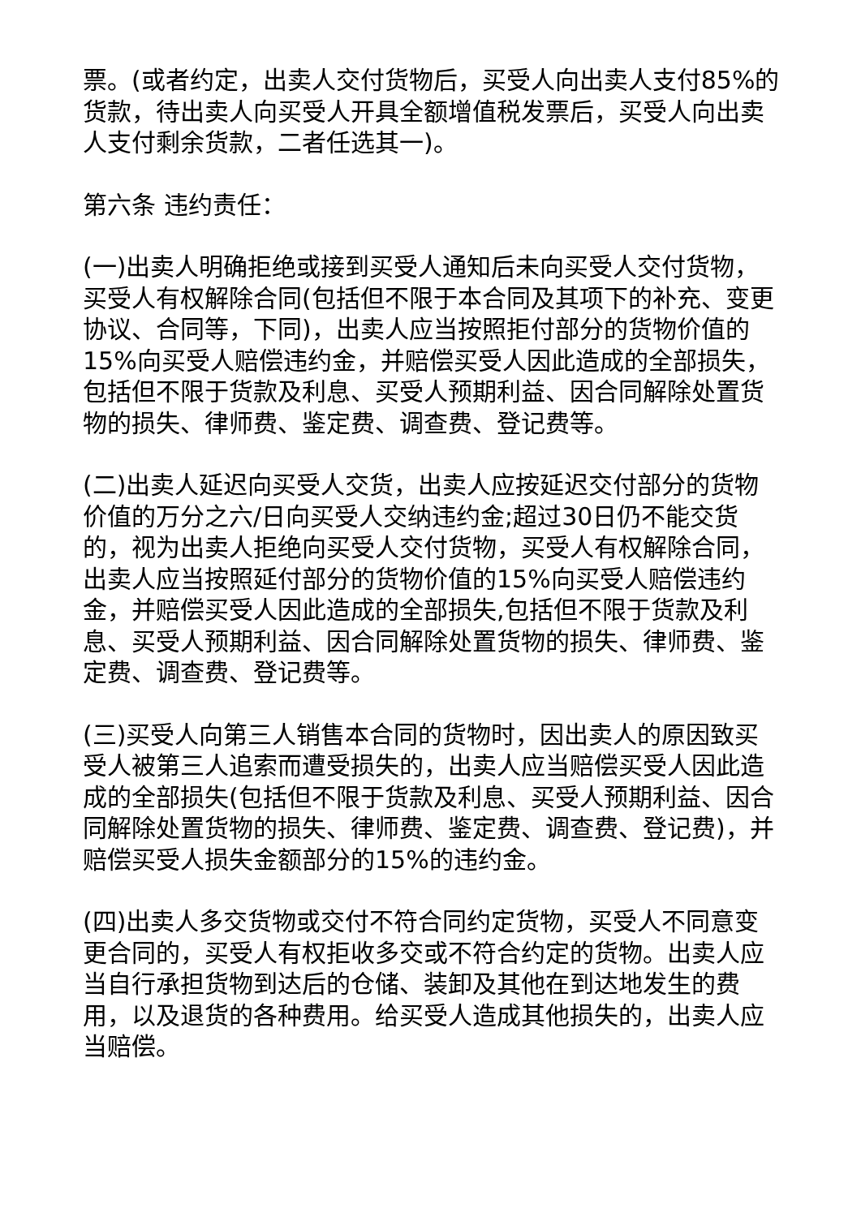票。(或者约定，出卖人交付货物后，买受人向出卖人支付85%的货款，待出卖人向买受人开具全额增值税发票后，买受人向出卖人支付剩余货款，二者任选其一)。
第六条 违约责任：
(一)出卖人明确拒绝或接到买受人通知后未向买受人交付货物，买受人有权解除合同(包括但不限于本合同及其项下的补充、变更协议、合同等，下同)，出卖人应当按照拒付部分的货物价值的15%向买受人赔偿违约金，并赔偿买受人因此造成的全部损失，包括但不限于货款及利息、买受人预期利益、因合同解除处置货物的损失、律师费、鉴定费、调查费、登记费等。
(二)出卖人延迟向买受人交货，出卖人应按延迟交付部分的货物价值的万分之六/日向买受人交纳违约金;超过30日仍不能交货的，视为出卖人拒绝向买受人交付货物，买受人有权解除合同，出卖人应当按照延付部分的货物价值的15%向买受人赔偿违约金，并赔偿买受人因此造成的全部损失,包括但不限于货款及利息、买受人预期利益、因合同解除处置货物的损失、律师费、鉴定费、调查费、登记费等。
(三)买受人向第三人销售本合同的货物时，因出卖人的原因致买受人被第三人追索而遭受损失的，出卖人应当赔偿买受人因此造成的全部损失(包括但不限于货款及利息、买受人预期利益、因合同解除处置货物的损失、律师费、鉴定费、调查费、登记费)，并赔偿买受人损失金额部分的15%的违约金。
(四)出卖人多交货物或交付不符合同约定货物，买受人不同意变更合同的，买受人有权拒收多交或不符合约定的货物。出卖人应当自行承担货物到达后的仓储、装卸及其他在到达地发生的费用，以及退货的各种费用。给买受人造成其他损失的，出卖人应当赔偿。